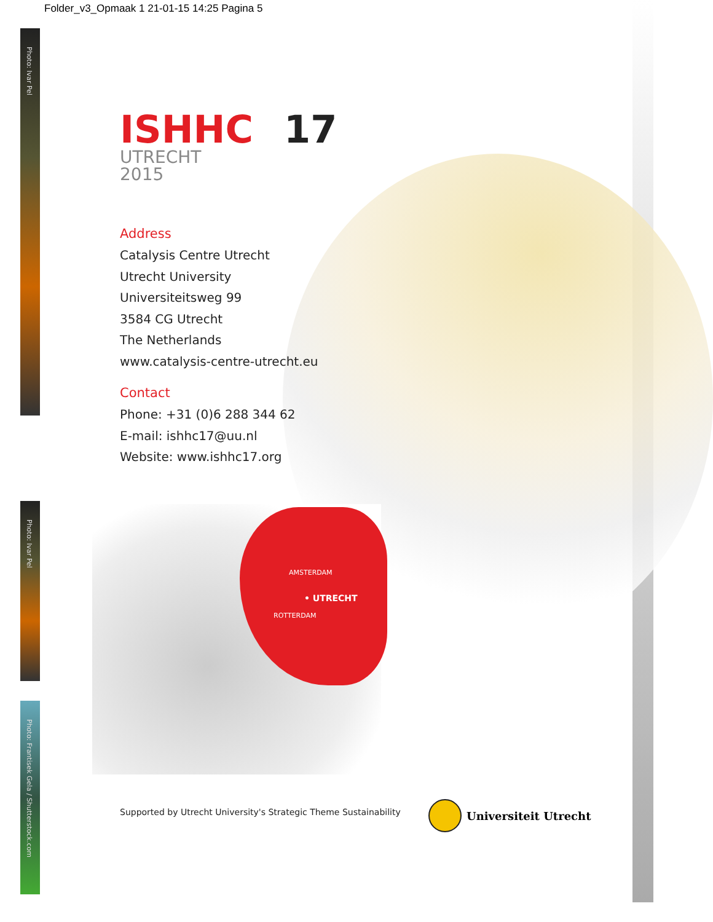Folder_v3_Opmaak 1 21-01-15 14:25 Pagina 5
Photo: Ivar Pel
Photo: Ivar Pel
Photo: Frantisek Gela / Shutterstock.com
ISHHC 17
UTRECHT
2015
Address
Catalysis Centre Utrecht
Utrecht University
Universiteitsweg 99
3584 CG Utrecht
The Netherlands
www.catalysis-centre-utrecht.eu
Contact
Phone: +31 (0)6 288 344 62
E-mail: ishhc17@uu.nl
Website: www.ishhc17.org
AMSTERDAM
• UTRECHT
ROTTERDAM
Supported by Utrecht University's Strategic Theme Sustainability
Universiteit Utrecht